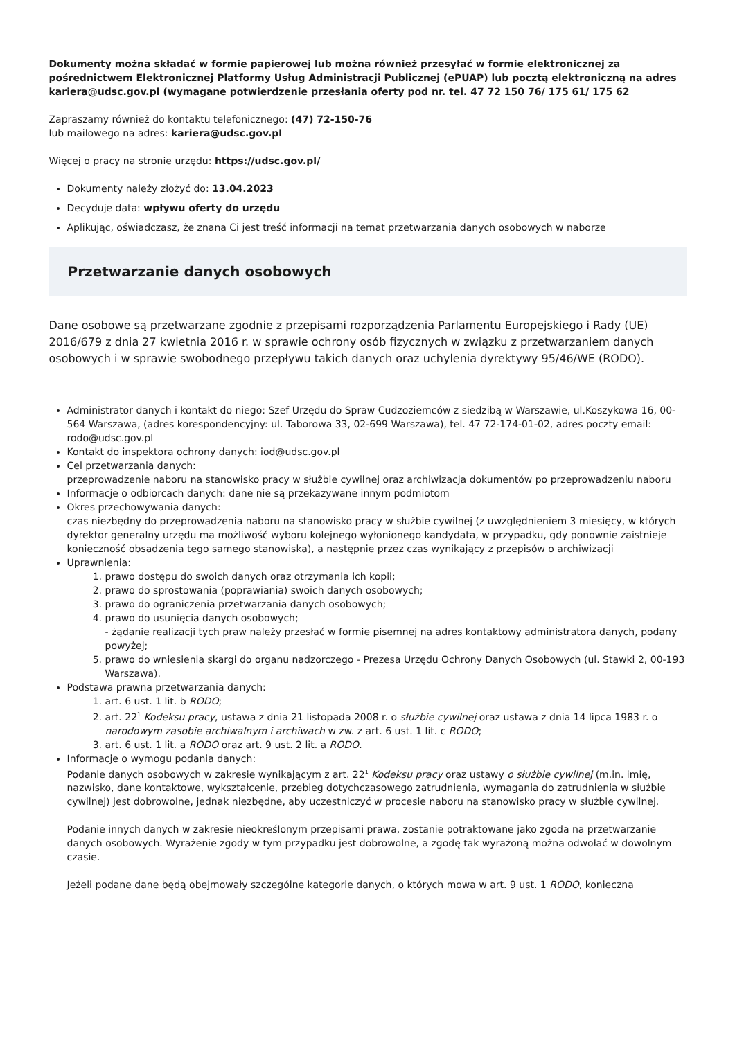Dokumenty można składać w formie papierowej lub można również przesyłać w formie elektronicznej za pośrednictwem Elektronicznej Platformy Usług Administracji Publicznej (ePUAP) lub pocztą elektroniczną na adres kariera@udsc.gov.pl (wymagane potwierdzenie przesłania oferty pod nr. tel. 47 72 150 76/ 175 61/ 175 62
Zapraszamy również do kontaktu telefonicznego: (47) 72-150-76
lub mailowego na adres: kariera@udsc.gov.pl
Więcej o pracy na stronie urzędu: https://udsc.gov.pl/
Dokumenty należy złożyć do: 13.04.2023
Decyduje data: wpływu oferty do urzędu
Aplikując, oświadczasz, że znana Ci jest treść informacji na temat przetwarzania danych osobowych w naborze
Przetwarzanie danych osobowych
Dane osobowe są przetwarzane zgodnie z przepisami rozporządzenia Parlamentu Europejskiego i Rady (UE) 2016/679 z dnia 27 kwietnia 2016 r. w sprawie ochrony osób fizycznych w związku z przetwarzaniem danych osobowych i w sprawie swobodnego przepływu takich danych oraz uchylenia dyrektywy 95/46/WE (RODO).
Administrator danych i kontakt do niego: Szef Urzędu do Spraw Cudzoziemców z siedzibą w Warszawie, ul.Koszykowa 16, 00-564 Warszawa, (adres korespondencyjny: ul. Taborowa 33, 02-699 Warszawa), tel. 47 72-174-01-02, adres poczty email: rodo@udsc.gov.pl
Kontakt do inspektora ochrony danych: iod@udsc.gov.pl
Cel przetwarzania danych:
przeprowadzenie naboru na stanowisko pracy w służbie cywilnej oraz archiwizacja dokumentów po przeprowadzeniu naboru
Informacje o odbiorcach danych: dane nie są przekazywane innym podmiotom
Okres przechowywania danych:
czas niezbędny do przeprowadzenia naboru na stanowisko pracy w służbie cywilnej (z uwzględnieniem 3 miesięcy, w których dyrektor generalny urzędu ma możliwość wyboru kolejnego wyłonionego kandydata, w przypadku, gdy ponownie zaistnieje konieczność obsadzenia tego samego stanowiska), a następnie przez czas wynikający z przepisów o archiwizacji
Uprawnienia:
1. prawo dostępu do swoich danych oraz otrzymania ich kopii;
2. prawo do sprostowania (poprawiania) swoich danych osobowych;
3. prawo do ograniczenia przetwarzania danych osobowych;
4. prawo do usunięcia danych osobowych;
- żądanie realizacji tych praw należy przesłać w formie pisemnej na adres kontaktowy administratora danych, podany powyżej;
5. prawo do wniesienia skargi do organu nadzorczego - Prezesa Urzędu Ochrony Danych Osobowych (ul. Stawki 2, 00-193 Warszawa).
Podstawa prawna przetwarzania danych:
1. art. 6 ust. 1 lit. b RODO;
2. art. 22<sup>1</sup> Kodeksu pracy, ustawa z dnia 21 listopada 2008 r. o służbie cywilnej oraz ustawa z dnia 14 lipca 1983 r. o narodowym zasobie archiwalnym i archiwach w zw. z art. 6 ust. 1 lit. c RODO;
3. art. 6 ust. 1 lit. a RODO oraz art. 9 ust. 2 lit. a RODO.
Informacje o wymogu podania danych:
Podanie danych osobowych w zakresie wynikającym z art. 22<sup>1</sup> Kodeksu pracy oraz ustawy o służbie cywilnej (m.in. imię, nazwisko, dane kontaktowe, wykształcenie, przebieg dotychczasowego zatrudnienia, wymagania do zatrudnienia w służbie cywilnej) jest dobrowolne, jednak niezbędne, aby uczestniczyć w procesie naboru na stanowisko pracy w służbie cywilnej.
Podanie innych danych w zakresie nieokreślonym przepisami prawa, zostanie potraktowane jako zgoda na przetwarzanie danych osobowych. Wyrażenie zgody w tym przypadku jest dobrowolne, a zgodę tak wyrażoną można odwołać w dowolnym czasie.
Jeżeli podane dane będą obejmowały szczególne kategorie danych, o których mowa w art. 9 ust. 1 RODO, konieczna